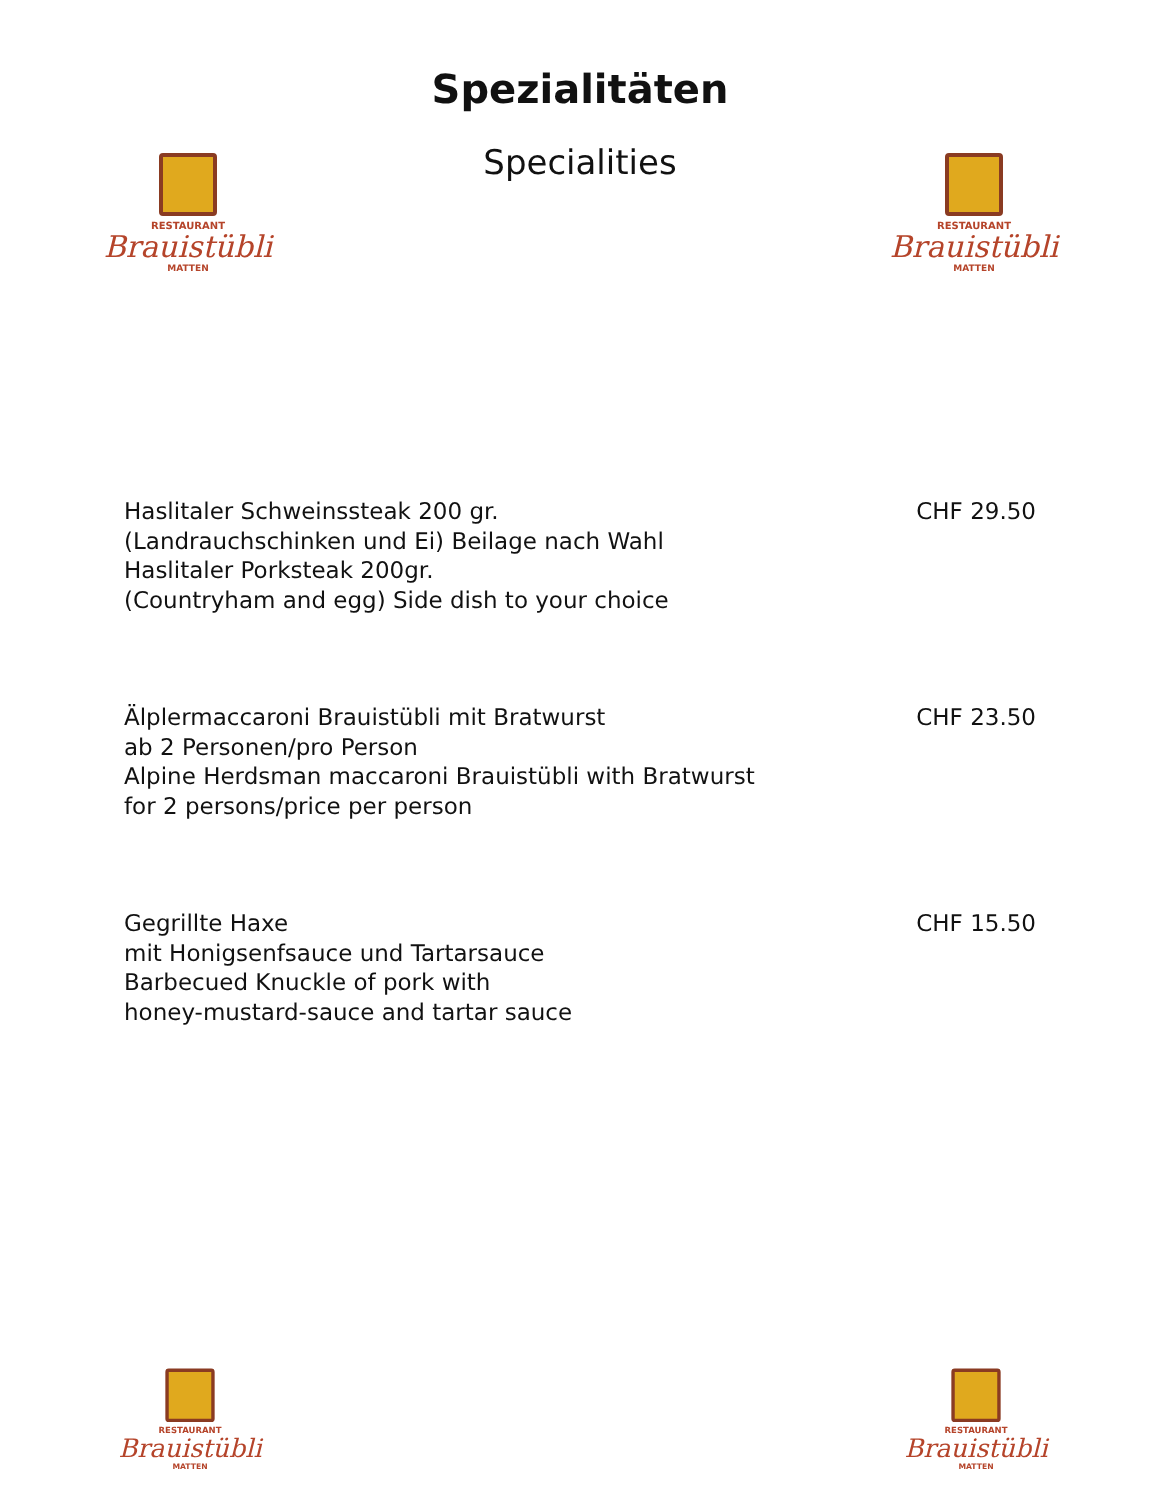RESTAURANT
Brauistübli
MATTEN
RESTAURANT
Brauistübli
MATTEN
Spezialitäten
Specialities
Haslitaler Schweinssteak 200 gr.
(Landrauchschinken und Ei) Beilage nach Wahl
Haslitaler Porksteak 200gr.
(Countryham and egg) Side dish to your choice
CHF 29.50
Älplermaccaroni Brauistübli mit Bratwurst
ab 2 Personen/pro Person
Alpine Herdsman maccaroni Brauistübli with Bratwurst
for 2 persons/price per person
CHF 23.50
Gegrillte Haxe
mit Honigsenfsauce und Tartarsauce
Barbecued Knuckle of pork with
honey-mustard-sauce and tartar sauce
CHF 15.50
RESTAURANT
Brauistübli
MATTEN
RESTAURANT
Brauistübli
MATTEN